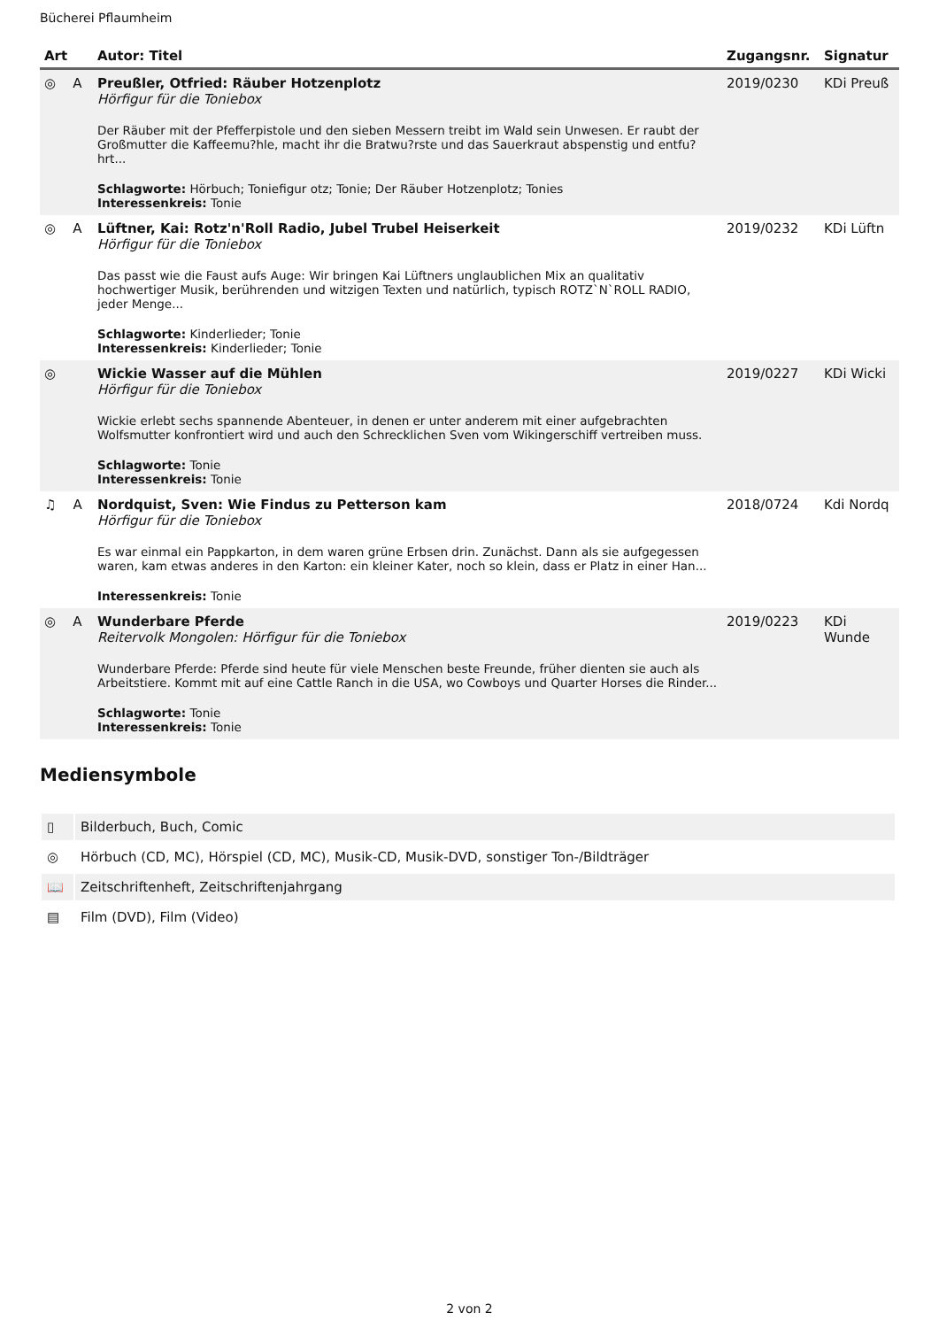Bücherei Pflaumheim
| Art | Autor: Titel | Zugangsnr. | Signatur |
| --- | --- | --- | --- |
| ◎ A | Preußler, Otfried: Räuber Hotzenplotz Hörfigur für die Toniebox Der Räuber mit der Pfefferpistole und den sieben Messern treibt im Wald sein Unwesen. Er raubt der Großmutter die Kaffeemu?hle, macht ihr die Bratwu?rste und das Sauerkraut abspenstig und entfu?hrt... Schlagworte: Hörbuch; Toniefigur otz; Tonie; Der Räuber Hotzenplotz; Tonies Interessenkreis: Tonie | 2019/0230 | KDi Preuß |
| ◎ A | Lüftner, Kai: Rotz'n'Roll Radio, Jubel Trubel Heiserkeit Hörfigur für die Toniebox Das passt wie die Faust aufs Auge: Wir bringen Kai Lüftners unglaublichen Mix an qualitativ hochwertiger Musik, berührenden und witzigen Texten und natürlich, typisch ROTZ`N`ROLL RADIO, jeder Menge... Schlagworte: Kinderlieder; Tonie Interessenkreis: Kinderlieder; Tonie | 2019/0232 | KDi Lüftn |
| ◎ | Wickie Wasser auf die Mühlen Hörfigur für die Toniebox Wickie erlebt sechs spannende Abenteuer, in denen er unter anderem mit einer aufgebrachten Wolfsmutter konfrontiert wird und auch den Schrecklichen Sven vom Wikingerschiff vertreiben muss. Schlagworte: Tonie Interessenkreis: Tonie | 2019/0227 | KDi Wicki |
| ♫ A | Nordquist, Sven: Wie Findus zu Petterson kam Hörfigur für die Toniebox Es war einmal ein Pappkarton, in dem waren grüne Erbsen drin. Zunächst. Dann als sie aufgegessen waren, kam etwas anderes in den Karton: ein kleiner Kater, noch so klein, dass er Platz in einer Han... Interessenkreis: Tonie | 2018/0724 | Kdi Nordq |
| ◎ A | Wunderbare Pferde Reitervolk Mongolen: Hörfigur für die Toniebox Wunderbare Pferde: Pferde sind heute für viele Menschen beste Freunde, früher dienten sie auch als Arbeitstiere. Kommt mit auf eine Cattle Ranch in die USA, wo Cowboys und Quarter Horses die Rinder... Schlagworte: Tonie Interessenkreis: Tonie | 2019/0223 | KDi Wunde |
Mediensymbole
| ▯ | Bilderbuch, Buch, Comic |
| ◎ | Hörbuch (CD, MC), Hörspiel (CD, MC), Musik-CD, Musik-DVD, sonstiger Ton-/Bildträger |
| 📖 | Zeitschriftenheft, Zeitschriftenjahrgang |
| ▤ | Film (DVD), Film (Video) |
2 von 2